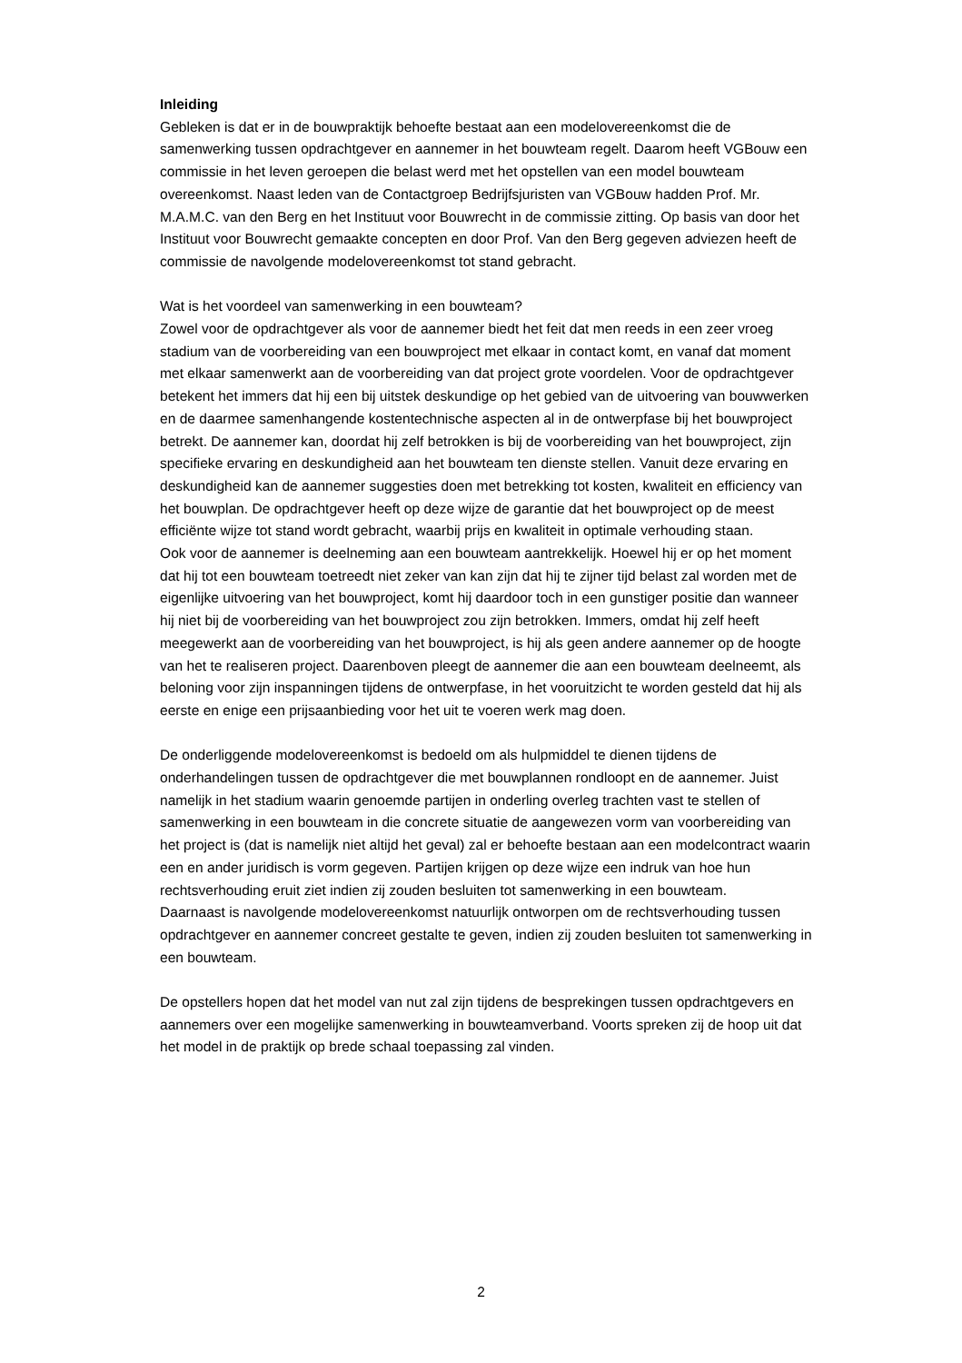Inleiding
Gebleken is dat er in de bouwpraktijk behoefte bestaat aan een modelovereenkomst die de samenwerking tussen opdrachtgever en aannemer in het bouwteam regelt. Daarom heeft VGBouw een commissie in het leven geroepen die belast werd met het opstellen van een model bouwteam overeenkomst. Naast leden van de Contactgroep Bedrijfsjuristen van VGBouw hadden Prof. Mr. M.A.M.C. van den Berg en het Instituut voor Bouwrecht in de commissie zitting. Op basis van door het Instituut voor Bouwrecht gemaakte concepten en door Prof. Van den Berg gegeven adviezen heeft de commissie de navolgende modelovereenkomst tot stand gebracht.
Wat is het voordeel van samenwerking in een bouwteam?
Zowel voor de opdrachtgever als voor de aannemer biedt het feit dat men reeds in een zeer vroeg stadium van de voorbereiding van een bouwproject met elkaar in contact komt, en vanaf dat moment met elkaar samenwerkt aan de voorbereiding van dat project grote voordelen. Voor de opdrachtgever betekent het immers dat hij een bij uitstek deskundige op het gebied van de uitvoering van bouwwerken en de daarmee samenhangende kostentechnische aspecten al in de ontwerpfase bij het bouwproject betrekt. De aannemer kan, doordat hij zelf betrokken is bij de voorbereiding van het bouwproject, zijn specifieke ervaring en deskundigheid aan het bouwteam ten dienste stellen. Vanuit deze ervaring en deskundigheid kan de aannemer suggesties doen met betrekking tot kosten, kwaliteit en efficiency van het bouwplan. De opdrachtgever heeft op deze wijze de garantie dat het bouwproject op de meest efficiënte wijze tot stand wordt gebracht, waarbij prijs en kwaliteit in optimale verhouding staan.
Ook voor de aannemer is deelneming aan een bouwteam aantrekkelijk. Hoewel hij er op het moment dat hij tot een bouwteam toetreedt niet zeker van kan zijn dat hij te zijner tijd belast zal worden met de eigenlijke uitvoering van het bouwproject, komt hij daardoor toch in een gunstiger positie dan wanneer hij niet bij de voorbereiding van het bouwproject zou zijn betrokken. Immers, omdat hij zelf heeft meegewerkt aan de voorbereiding van het bouwproject, is hij als geen andere aannemer op de hoogte van het te realiseren project. Daarenboven pleegt de aannemer die aan een bouwteam deelneemt, als beloning voor zijn inspanningen tijdens de ontwerpfase, in het vooruitzicht te worden gesteld dat hij als eerste en enige een prijsaanbieding voor het uit te voeren werk mag doen.
De onderliggende modelovereenkomst is bedoeld om als hulpmiddel te dienen tijdens de onderhandelingen tussen de opdrachtgever die met bouwplannen rondloopt en de aannemer. Juist namelijk in het stadium waarin genoemde partijen in onderling overleg trachten vast te stellen of samenwerking in een bouwteam in die concrete situatie de aangewezen vorm van voorbereiding van het project is (dat is namelijk niet altijd het geval) zal er behoefte bestaan aan een modelcontract waarin een en ander juridisch is vorm gegeven. Partijen krijgen op deze wijze een indruk van hoe hun rechtsverhouding eruit ziet indien zij zouden besluiten tot samenwerking in een bouwteam.
Daarnaast is navolgende modelovereenkomst natuurlijk ontworpen om de rechtsverhouding tussen opdrachtgever en aannemer concreet gestalte te geven, indien zij zouden besluiten tot samenwerking in een bouwteam.
De opstellers hopen dat het model van nut zal zijn tijdens de besprekingen tussen opdrachtgevers en aannemers over een mogelijke samenwerking in bouwteamverband. Voorts spreken zij de hoop uit dat het model in de praktijk op brede schaal toepassing zal vinden.
2